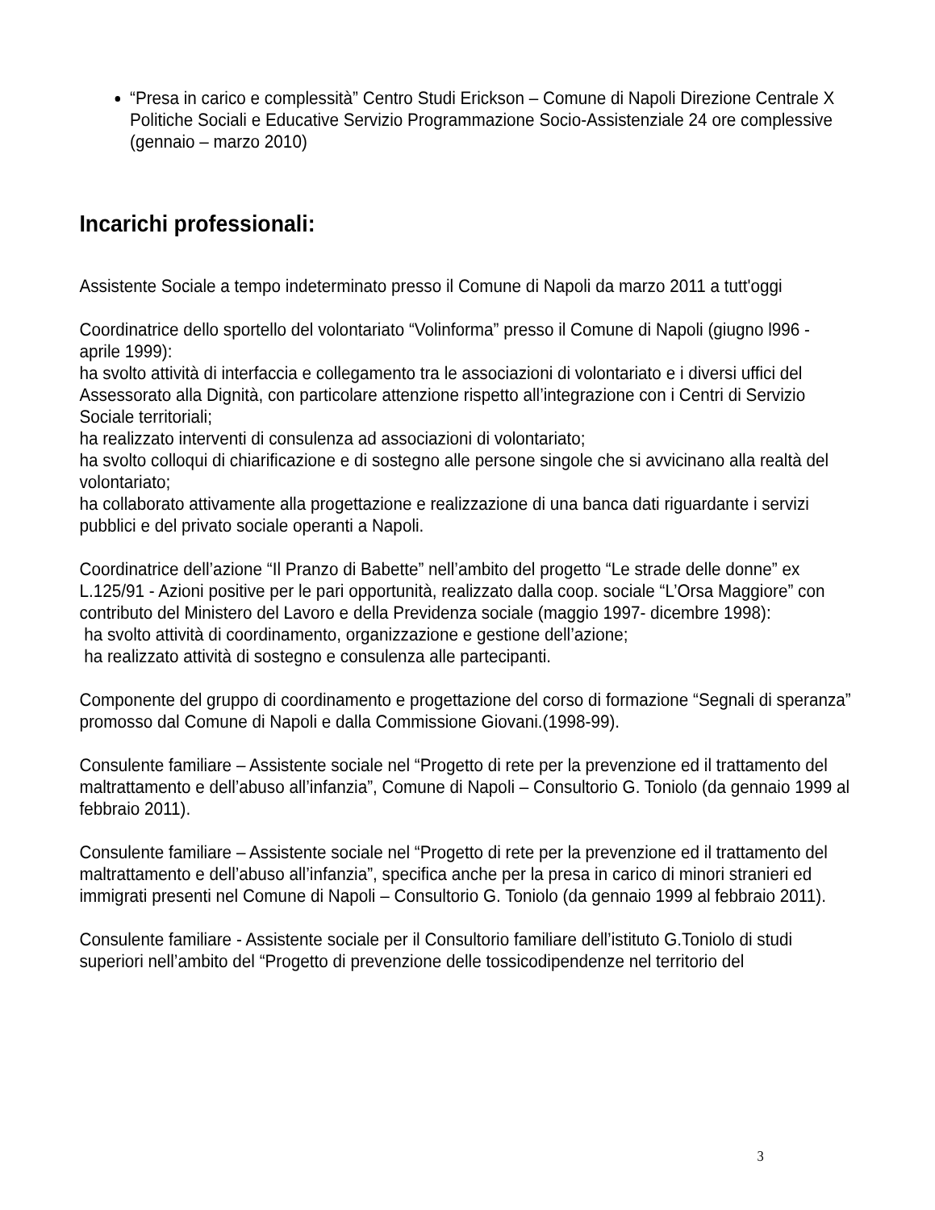“Presa in carico e complessità” Centro Studi Erickson – Comune di Napoli Direzione Centrale X Politiche Sociali e Educative Servizio Programmazione Socio-Assistenziale 24 ore complessive (gennaio – marzo 2010)
Incarichi professionali:
Assistente Sociale a tempo indeterminato presso il Comune di Napoli da marzo 2011 a tutt'oggi
Coordinatrice dello sportello del volontariato “Volinforma” presso il Comune di Napoli (giugno l996 - aprile 1999):
ha svolto attività di interfaccia e collegamento tra le associazioni di volontariato e i diversi uffici del Assessorato alla Dignità, con particolare attenzione rispetto all’integrazione con i Centri di Servizio Sociale territoriali;
ha realizzato interventi di consulenza ad associazioni di volontariato;
ha svolto colloqui di chiarificazione e di sostegno alle persone singole che si avvicinano alla realtà del volontariato;
ha collaborato attivamente alla progettazione e realizzazione di una banca dati riguardante i servizi pubblici e del privato sociale operanti a Napoli.
Coordinatrice dell’azione “Il Pranzo di Babette” nell’ambito del progetto “Le strade delle donne” ex L.125/91 - Azioni positive per le pari opportunità, realizzato dalla coop. sociale “L’Orsa Maggiore” con contributo del Ministero del Lavoro e della Previdenza sociale (maggio 1997- dicembre 1998):
ha svolto attività di coordinamento, organizzazione e gestione dell’azione;
ha realizzato attività di sostegno e consulenza alle partecipanti.
Componente del gruppo di coordinamento e progettazione del corso di formazione “Segnali di speranza” promosso dal Comune di Napoli e dalla Commissione Giovani.(1998-99).
Consulente familiare – Assistente sociale nel “Progetto di rete per la prevenzione ed il trattamento del maltrattamento e dell’abuso all’infanzia”, Comune di Napoli – Consultorio G. Toniolo (da gennaio 1999 al febbraio 2011).
Consulente familiare – Assistente sociale nel “Progetto di rete per la prevenzione ed il trattamento del maltrattamento e dell’abuso all’infanzia”, specifica anche per la presa in carico di minori stranieri ed immigrati presenti nel Comune di Napoli – Consultorio G. Toniolo (da gennaio 1999 al febbraio 2011).
Consulente familiare - Assistente sociale per il Consultorio familiare dell’istituto G.Toniolo di studi superiori nell’ambito del “Progetto di prevenzione delle tossicodipendenze nel territorio del
3